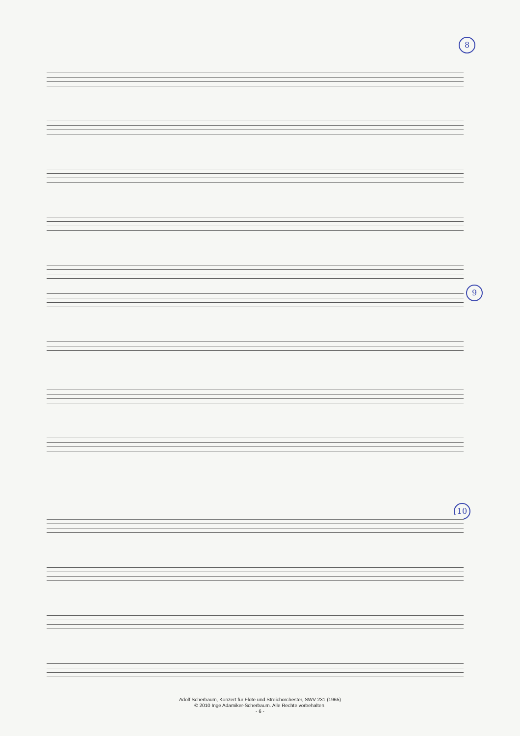8
9
10
Adolf Scherbaum, Konzert für Flöte und Streichorchester, SWV 231 (1965)
© 2010 Inge Adamiker-Scherbaum. Alle Rechte vorbehalten.
- 6 -